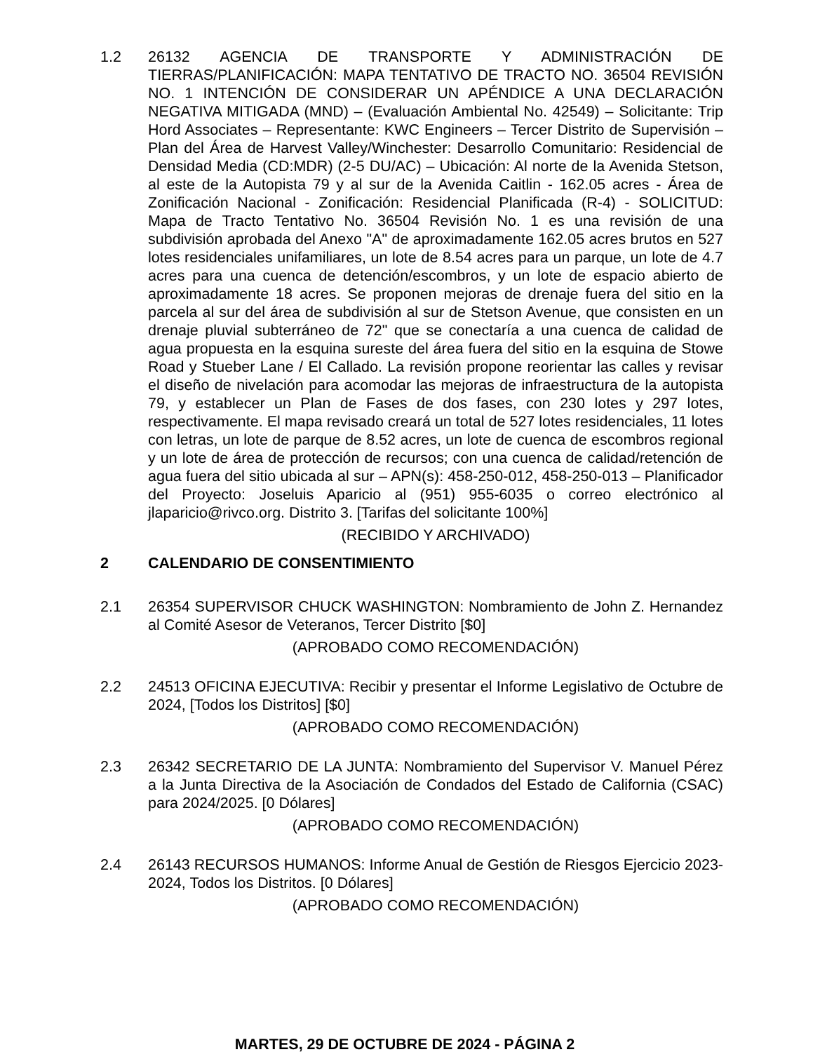1.2 26132 AGENCIA DE TRANSPORTE Y ADMINISTRACIÓN DE TIERRAS/PLANIFICACIÓN: MAPA TENTATIVO DE TRACTO NO. 36504 REVISIÓN NO. 1 INTENCIÓN DE CONSIDERAR UN APÉNDICE A UNA DECLARACIÓN NEGATIVA MITIGADA (MND) – (Evaluación Ambiental No. 42549) – Solicitante: Trip Hord Associates – Representante: KWC Engineers – Tercer Distrito de Supervisión – Plan del Área de Harvest Valley/Winchester: Desarrollo Comunitario: Residencial de Densidad Media (CD:MDR) (2-5 DU/AC) – Ubicación: Al norte de la Avenida Stetson, al este de la Autopista 79 y al sur de la Avenida Caitlin - 162.05 acres - Área de Zonificación Nacional - Zonificación: Residencial Planificada (R-4) - SOLICITUD: Mapa de Tracto Tentativo No. 36504 Revisión No. 1 es una revisión de una subdivisión aprobada del Anexo "A" de aproximadamente 162.05 acres brutos en 527 lotes residenciales unifamiliares, un lote de 8.54 acres para un parque, un lote de 4.7 acres para una cuenca de detención/escombros, y un lote de espacio abierto de aproximadamente 18 acres. Se proponen mejoras de drenaje fuera del sitio en la parcela al sur del área de subdivisión al sur de Stetson Avenue, que consisten en un drenaje pluvial subterráneo de 72" que se conectaría a una cuenca de calidad de agua propuesta en la esquina sureste del área fuera del sitio en la esquina de Stowe Road y Stueber Lane / El Callado. La revisión propone reorientar las calles y revisar el diseño de nivelación para acomodar las mejoras de infraestructura de la autopista 79, y establecer un Plan de Fases de dos fases, con 230 lotes y 297 lotes, respectivamente. El mapa revisado creará un total de 527 lotes residenciales, 11 lotes con letras, un lote de parque de 8.52 acres, un lote de cuenca de escombros regional y un lote de área de protección de recursos; con una cuenca de calidad/retención de agua fuera del sitio ubicada al sur – APN(s): 458-250-012, 458-250-013 – Planificador del Proyecto: Joseluis Aparicio al (951) 955-6035 o correo electrónico al jlaparicio@rivco.org. Distrito 3. [Tarifas del solicitante 100%]
(RECIBIDO Y ARCHIVADO)
2 CALENDARIO DE CONSENTIMIENTO
2.1 26354 SUPERVISOR CHUCK WASHINGTON: Nombramiento de John Z. Hernandez al Comité Asesor de Veteranos, Tercer Distrito [$0]
(APROBADO COMO RECOMENDACIÓN)
2.2 24513 OFICINA EJECUTIVA: Recibir y presentar el Informe Legislativo de Octubre de 2024, [Todos los Distritos] [$0]
(APROBADO COMO RECOMENDACIÓN)
2.3 26342 SECRETARIO DE LA JUNTA: Nombramiento del Supervisor V. Manuel Pérez a la Junta Directiva de la Asociación de Condados del Estado de California (CSAC) para 2024/2025. [0 Dólares]
(APROBADO COMO RECOMENDACIÓN)
2.4 26143 RECURSOS HUMANOS: Informe Anual de Gestión de Riesgos Ejercicio 2023-2024, Todos los Distritos. [0 Dólares]
(APROBADO COMO RECOMENDACIÓN)
MARTES, 29 DE OCTUBRE DE 2024 - PÁGINA 2